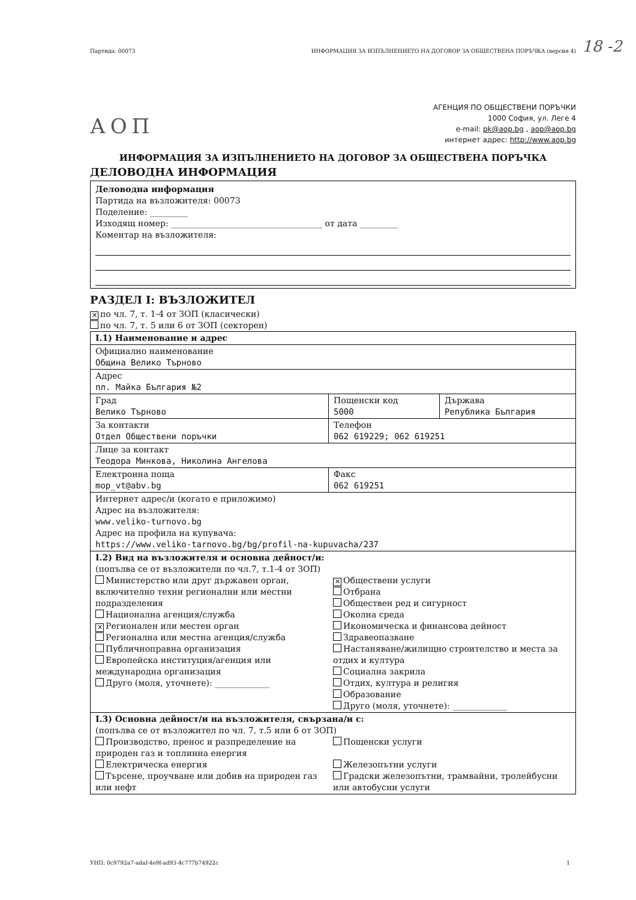18 -2
Партида: 00073 ИНФОРМАЦИЯ ЗА ИЗПЪЛНЕНИЕТО НА ДОГОВОР ЗА ОБЩЕСТВЕНА ПОРЪЧКА (версия 4)
АОП
АГЕНЦИЯ ПО ОБЩЕСТВЕНИ ПОРЪЧКИ
1000 София, ул. Леге 4
e-mail: pk@aop.bg , aop@aop.bg
интернет адрес: http://www.aop.bg
ИНФОРМАЦИЯ ЗА ИЗПЪЛНЕНИЕТО НА ДОГОВОР ЗА ОБЩЕСТВЕНА ПОРЪЧКА
ДЕЛОВОДНА ИНФОРМАЦИЯ
Деловодна информация
Партида на възложителя: 00073
Поделение: _________
Изходящ номер: ____________________________________ от дата _________
Коментар на възложителя:
РАЗДЕЛ I: ВЪЗЛОЖИТЕЛ
✕ по чл. 7, т. 1-4 от ЗОП (класически)
по чл. 7, т. 5 или 6 от ЗОП (секторен)
| I.1) Наименование и адрес | | |
| Официално наименование Община Велико Търново | | |
| Адрес пл. Майка България №2 | | |
| Град Велико Търново | Пощенски код 5000 | Държава Република България |
| За контакти Отдел Обществени поръчки | Телефон 062 619229; 062 619251 | |
| Лице за контакт Теодора Минкова, Николина Ангелова | | |
| Електронна поща mop_vt@abv.bg | Факс 062 619251 | |
| Интернет адрес/и (когато е приложимо) Адрес на възложителя: www.veliko-turnovo.bg Адрес на профила на купувача: https://www.veliko-tarnovo.bg/bg/profil-na-kupuvacha/237 | | |
| I.2) Вид на възложителя и основна дейност/и: (попълва се от възложители по чл.7, т.1-4 от ЗОП) Министерство или друг държавен орган, включително техни регионални или местни подразделения Национална агенция/служба ✕ Регионален или местен орган Регионална или местна агенция/служба Публичноправна организация Европейска институция/агенция или международна организация Друго (моля, уточнете): _____________ ✕ Обществени услуги Отбрана Обществен ред и сигурност Околна среда Икономическа и финансова дейност Здравеопазване Настаняване/жилищно строителство и места за отдих и култура Социална закрила Отдих, култура и религия Образование Друго (моля, уточнете): _____________ | | |
| I.3) Основна дейност/и на възложителя, свързана/и с: (попълва се от възложител по чл. 7, т.5 или 6 от ЗОП) Производство, пренос и разпределение на природен газ и топлинна енергия Електрическа енергия Търсене, проучване или добив на природен газ или нефт Пощенски услуги Железопътни услуги Градски железопътни, трамвайни, тролейбусни или автобусни услуги | | |
УНП: 0c9792a7-adaf-4e9f-ad93-4c777b74922c 1